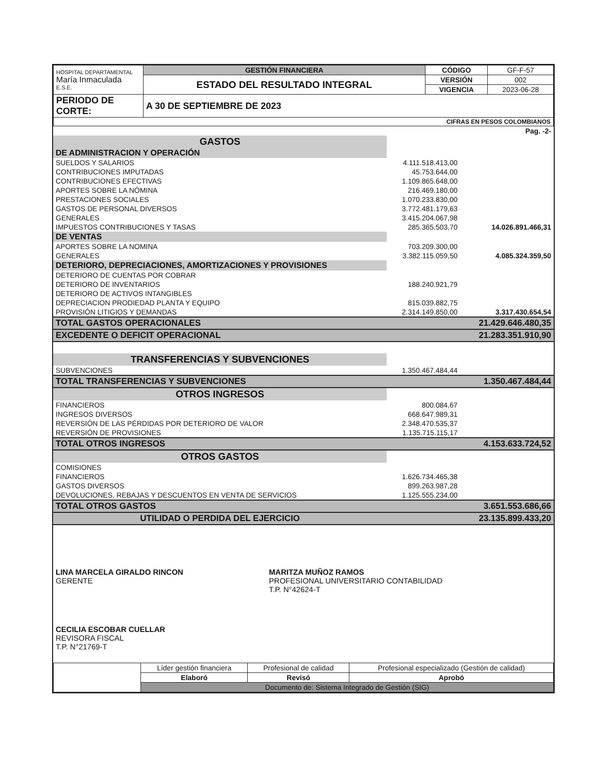| HOSPITAL DEPARTAMENTAL María Inmaculada E.S.E. | GESTIÓN FINANCIERA | CÓDIGO | GF-F-57 |
| | ESTADO DEL RESULTADO INTEGRAL | VERSIÓN | 002 |
| | | VIGENCIA | 2023-06-28 |
| PERIODO DE CORTE: | A 30 DE SEPTIEMBRE DE 2023 | | |
| CIFRAS EN PESOS COLOMBIANOS | | | |
| Pag. -2- | | |
| GASTOS | | |
| DE ADMINISTRACION Y OPERACIÓN | | |
| SUELDOS Y SALARIOS | 4.111.518.413,00 | |
| CONTRIBUCIONES IMPUTADAS | 45.753.644,00 | |
| CONTRIBUCIONES EFECTIVAS | 1.109.865.648,00 | |
| APORTES SOBRE LA NÓMINA | 216.469.180,00 | |
| PRESTACIONES SOCIALES | 1.070.233.830,00 | |
| GASTOS DE PERSONAL DIVERSOS | 3.772.481.179,63 | |
| GENERALES | 3.415.204.067,98 | |
| IMPUESTOS CONTRIBUCIONES Y TASAS | 285.365.503,70 | 14.026.891.466,31 |
| DE VENTAS | | |
| APORTES SOBRE LA NOMINA | 703.209.300,00 | |
| GENERALES | 3.382.115.059,50 | 4.085.324.359,50 |
| DETERIORO, DEPRECIACIONES, AMORTIZACIONES Y PROVISIONES | | |
| DETERIORO DE CUENTAS POR COBRAR | | |
| DETERIORO DE INVENTARIOS | 188.240.921,79 | |
| DETERIORO DE ACTIVOS INTANGIBLES | | |
| DEPRECIACION PRODIEDAD PLANTA Y EQUIPO | 815.039.882,75 | |
| PROVISIÓN LITIGIOS Y DEMANDAS | 2.314.149.850,00 | 3.317.430.654,54 |
| TOTAL GASTOS OPERACIONALES | | 21.429.646.480,35 |
| EXCEDENTE O DEFICIT OPERACIONAL | | 21.283.351.910,90 |
| TRANSFERENCIAS Y SUBVENCIONES | | |
| SUBVENCIONES | 1.350.467.484,44 | |
| TOTAL TRANSFERENCIAS Y SUBVENCIONES | | 1.350.467.484,44 |
| OTROS INGRESOS | | |
| FINANCIEROS | 800.084,67 | |
| INGRESOS DIVERSOS | 668.647.989,31 | |
| REVERSIÓN DE LAS PÉRDIDAS POR DETERIORO DE VALOR | 2.348.470.535,37 | |
| REVERSIÓN DE PROVISIONES | 1.135.715.115,17 | |
| TOTAL OTROS INGRESOS | | 4.153.633.724,52 |
| OTROS GASTOS | | |
| COMISIONES | | |
| FINANCIEROS | 1.626.734.465,38 | |
| GASTOS DIVERSOS | 899.263.987,28 | |
| DEVOLUCIONES, REBAJAS Y DESCUENTOS EN VENTA DE SERVICIOS | 1.125.555.234,00 | |
| TOTAL OTROS GASTOS | | 3.651.553.686,66 |
| UTILIDAD O PERDIDA DEL EJERCICIO | | 23.135.899.433,20 |
| LINA MARCELA GIRALDO RINCON GERENTE | MARITZA MUÑOZ RAMOS PROFESIONAL UNIVERSITARIO CONTABILIDAD T.P. N°42624-T |
| CECILIA ESCOBAR CUELLAR REVISORA FISCAL T.P. N°21769-T | |
| | Líder gestión financiera | Profesional de calidad | Profesional especializado (Gestión de calidad) |
| | Elaboró | Revisó | Aprobó |
| | Documento de: Sistema Integrado de Gestión (SIG) | | |